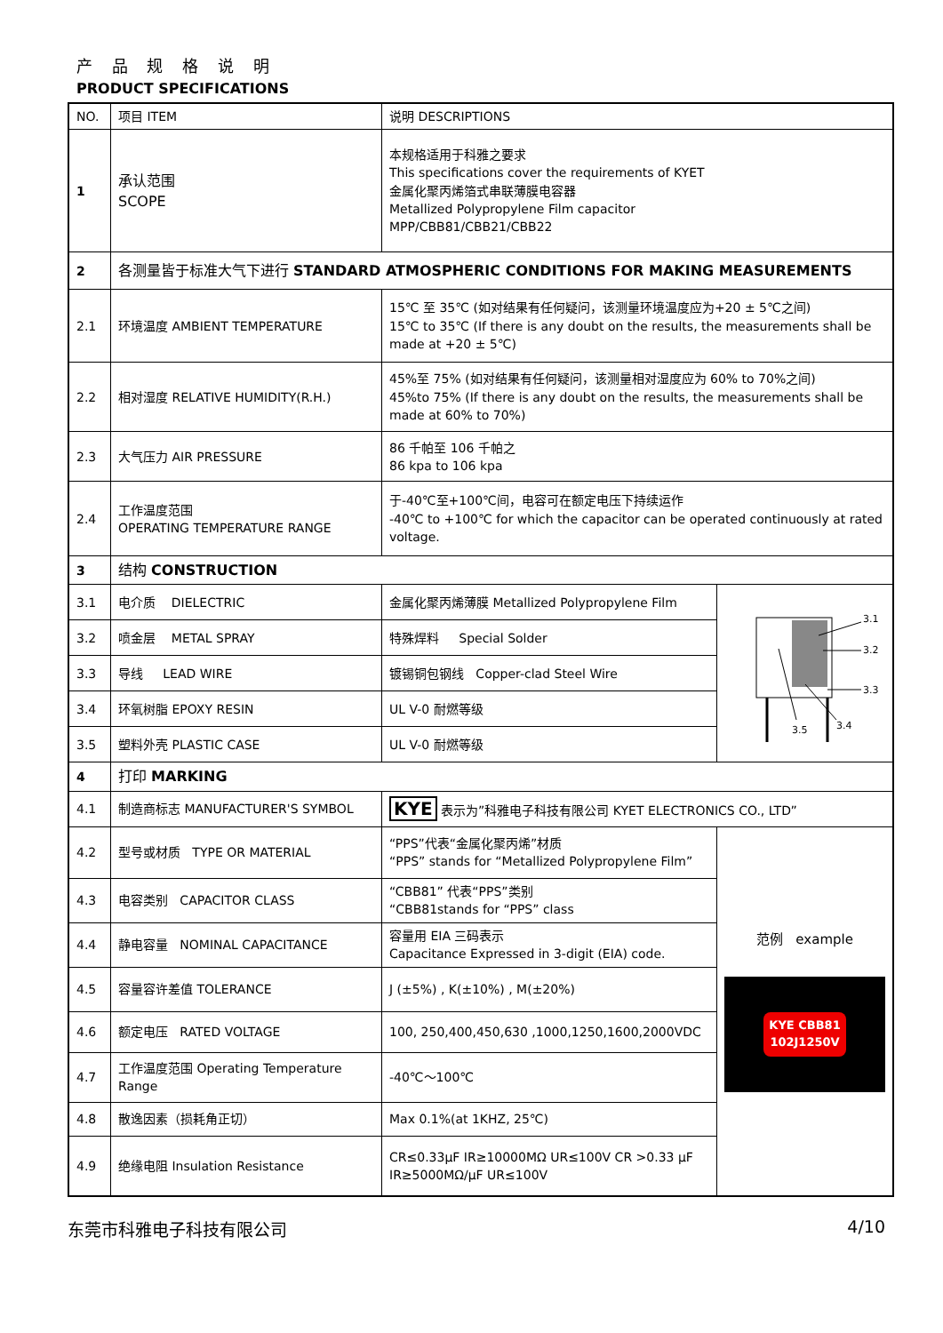产 品 规 格 说 明
PRODUCT SPECIFICATIONS
| NO. | 项目 ITEM | 说明 DESCRIPTIONS | |
| 1 | 承认范围 SCOPE | 本规格适用于科雅之要求 This specifications cover the requirements of KYET 金属化聚丙烯箔式串联薄膜电容器 Metallized Polypropylene Film capacitor MPP/CBB81/CBB21/CBB22 | |
| 2 | 各测量皆于标准大气下进行 STANDARD ATMOSPHERIC CONDITIONS FOR MAKING MEASUREMENTS | | |
| 2.1 | 环境温度 AMBIENT TEMPERATURE | 15℃ 至 35℃ (如对结果有任何疑问，该测量环境温度应为+20 ± 5℃之间) 15℃ to 35℃ (If there is any doubt on the results, the measurements shall be made at +20 ± 5℃) | |
| 2.2 | 相对湿度 RELATIVE HUMIDITY(R.H.) | 45%至 75% (如对结果有任何疑问，该测量相对湿度应为 60% to 70%之间) 45%to 75% (If there is any doubt on the results, the measurements shall be made at 60% to 70%) | |
| 2.3 | 大气压力 AIR PRESSURE | 86 千帕至 106 千帕之 86 kpa to 106 kpa | |
| 2.4 | 工作温度范围 OPERATING TEMPERATURE RANGE | 于-40℃至+100℃间，电容可在额定电压下持续运作 -40℃ to +100℃ for which the capacitor can be operated continuously at rated voltage. | |
| 3 | 结构 CONSTRUCTION | | |
| 3.1 | 电介质 DIELECTRIC | 金属化聚丙烯薄膜 Metallized Polypropylene Film | 3.1 3.2 3.3 3.4 3.5 |
| 3.2 | 喷金层 METAL SPRAY | 特殊焊料 Special Solder | |
| 3.3 | 导线 LEAD WIRE | 镀锡铜包钢线 Copper-clad Steel Wire | |
| 3.4 | 环氧树脂 EPOXY RESIN | UL V-0 耐燃等级 | |
| 3.5 | 塑料外壳 PLASTIC CASE | UL V-0 耐燃等级 | |
| 4 | 打印 MARKING | | |
| 4.1 | 制造商标志 MANUFACTURER'S SYMBOL | KYE 表示为”科雅电子科技有限公司 KYET ELECTRONICS CO., LTD” | |
| 4.2 | 型号或材质 TYPE OR MATERIAL | “PPS”代表“金属化聚丙烯”材质 “PPS” stands for “Metallized Polypropylene Film” | 范例 example KYE CBB81 102J1250V |
| 4.3 | 电容类别 CAPACITOR CLASS | “CBB81” 代表“PPS”类别 “CBB81stands for “PPS” class | |
| 4.4 | 静电容量 NOMINAL CAPACITANCE | 容量用 EIA 三码表示 Capacitance Expressed in 3-digit (EIA) code. | |
| 4.5 | 容量容许差值 TOLERANCE | J (±5%) , K(±10%) , M(±20%) | |
| 4.6 | 额定电压 RATED VOLTAGE | 100, 250,400,450,630 ,1000,1250,1600,2000VDC | |
| 4.7 | 工作温度范围 Operating Temperature Range | -40℃～100℃ | |
| 4.8 | 散逸因素（损耗角正切） | Max 0.1%(at 1KHZ, 25℃) | |
| 4.9 | 绝缘电阻 Insulation Resistance | CR≤0.33μF IR≥10000MΩ UR≤100V CR >0.33 μF IR≥5000MΩ/μF UR≤100V | |
东莞市科雅电子科技有限公司 4/10